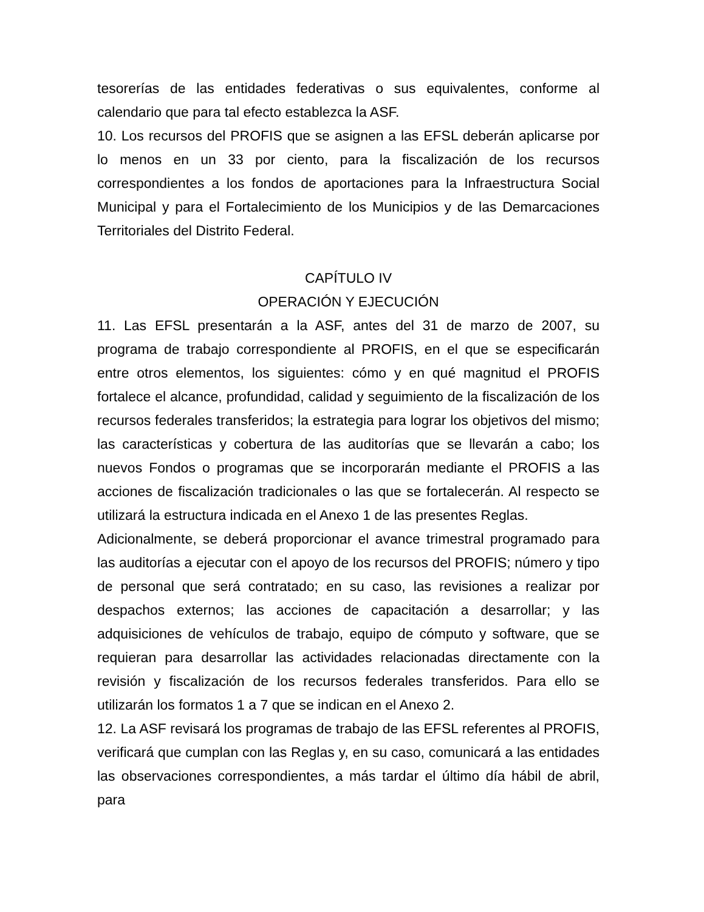tesorerías de las entidades federativas o sus equivalentes, conforme al calendario que para tal efecto establezca la ASF.
10. Los recursos del PROFIS que se asignen a las EFSL deberán aplicarse por lo menos en un 33 por ciento, para la fiscalización de los recursos correspondientes a los fondos de aportaciones para la Infraestructura Social Municipal y para el Fortalecimiento de los Municipios y de las Demarcaciones Territoriales del Distrito Federal.
CAPÍTULO IV
OPERACIÓN Y EJECUCIÓN
11. Las EFSL presentarán a la ASF, antes del 31 de marzo de 2007, su programa de trabajo correspondiente al PROFIS, en el que se especificarán entre otros elementos, los siguientes: cómo y en qué magnitud el PROFIS fortalece el alcance, profundidad, calidad y seguimiento de la fiscalización de los recursos federales transferidos; la estrategia para lograr los objetivos del mismo; las características y cobertura de las auditorías que se llevarán a cabo; los nuevos Fondos o programas que se incorporarán mediante el PROFIS a las acciones de fiscalización tradicionales o las que se fortalecerán. Al respecto se utilizará la estructura indicada en el Anexo 1 de las presentes Reglas.
Adicionalmente, se deberá proporcionar el avance trimestral programado para las auditorías a ejecutar con el apoyo de los recursos del PROFIS; número y tipo de personal que será contratado; en su caso, las revisiones a realizar por despachos externos; las acciones de capacitación a desarrollar; y las adquisiciones de vehículos de trabajo, equipo de cómputo y software, que se requieran para desarrollar las actividades relacionadas directamente con la revisión y fiscalización de los recursos federales transferidos. Para ello se utilizarán los formatos 1 a 7 que se indican en el Anexo 2.
12. La ASF revisará los programas de trabajo de las EFSL referentes al PROFIS, verificará que cumplan con las Reglas y, en su caso, comunicará a las entidades las observaciones correspondientes, a más tardar el último día hábil de abril, para